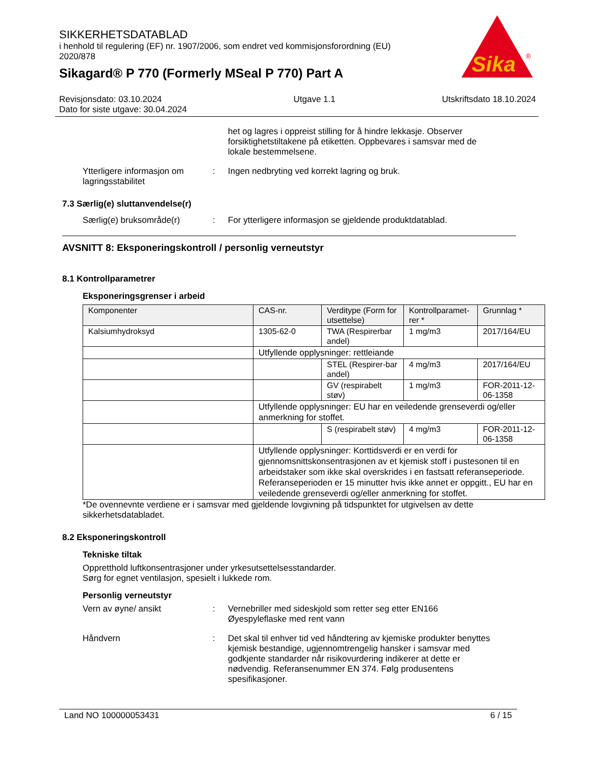SIKKERHETSDATABLAD
i henhold til regulering (EF) nr. 1907/2006, som endret ved kommisjonsforordning (EU) 2020/878
Sikagard® P 770 (Formerly MSeal P 770) Part A
Sika
®
Revisjonsdato: 03.10.2024
Dato for siste utgave: 30.04.2024
Utgave 1.1 Utskriftsdato 18.10.2024
het og lagres i oppreist stilling for å hindre lekkasje. Observer forsiktighetstiltakene på etiketten. Oppbevares i samsvar med de lokale bestemmelsene.
Ytterligere informasjon om lagringsstabilitet
: Ingen nedbryting ved korrekt lagring og bruk.
7.3 Særlig(e) sluttanvendelse(r)
Særlig(e) bruksområde(r) : For ytterligere informasjon se gjeldende produktdatablad.
AVSNITT 8: Eksponeringskontroll / personlig verneutstyr
8.1 Kontrollparametrer
Eksponeringsgrenser i arbeid
| Komponenter | CAS-nr. | Verditype (Form for utsettelse) | Kontrollparamet-rer * | Grunnlag * |
| --- | --- | --- | --- | --- |
| Kalsiumhydroksyd | 1305-62-0 | TWA (Respirerbar andel) | 1 mg/m3 | 2017/164/EU |
| | Utfyllende opplysninger: rettleiande | | | |
| | | STEL (Respirer-bar andel) | 4 mg/m3 | 2017/164/EU |
| | | GV (respirabelt støv) | 1 mg/m3 | FOR-2011-12-06-1358 |
| | Utfyllende opplysninger: EU har en veiledende grenseverdi og/eller anmerkning for stoffet. | | | |
| | | S (respirabelt støv) | 4 mg/m3 | FOR-2011-12-06-1358 |
| | Utfyllende opplysninger: Korttidsverdi er en verdi for gjennomsnittskonsentrasjonen av et kjemisk stoff i pustesonen til en arbeidstaker som ikke skal overskrides i en fastsatt referanseperiode. Referanseperioden er 15 minutter hvis ikke annet er oppgitt., EU har en veiledende grenseverdi og/eller anmerkning for stoffet. | | | |
*De ovennevnte verdiene er i samsvar med gjeldende lovgivning på tidspunktet for utgivelsen av dette sikkerhetsdatabladet.
8.2 Eksponeringskontroll
Tekniske tiltak
Oppretthold luftkonsentrasjoner under yrkesutsettelsesstandarder.
Sørg for egnet ventilasjon, spesielt i lukkede rom.
Personlig verneutstyr
Vern av øyne/ ansikt : Vernebriller med sideskjold som retter seg etter EN166
Øyespyleflaske med rent vann
Håndvern : Det skal til enhver tid ved håndtering av kjemiske produkter benyttes kjemisk bestandige, ugjennomtrengelig hansker i samsvar med godkjente standarder når risikovurdering indikerer at dette er nødvendig. Referansenummer EN 374. Følg produsentens spesifikasjoner.
Land NO 100000053431 6 / 15